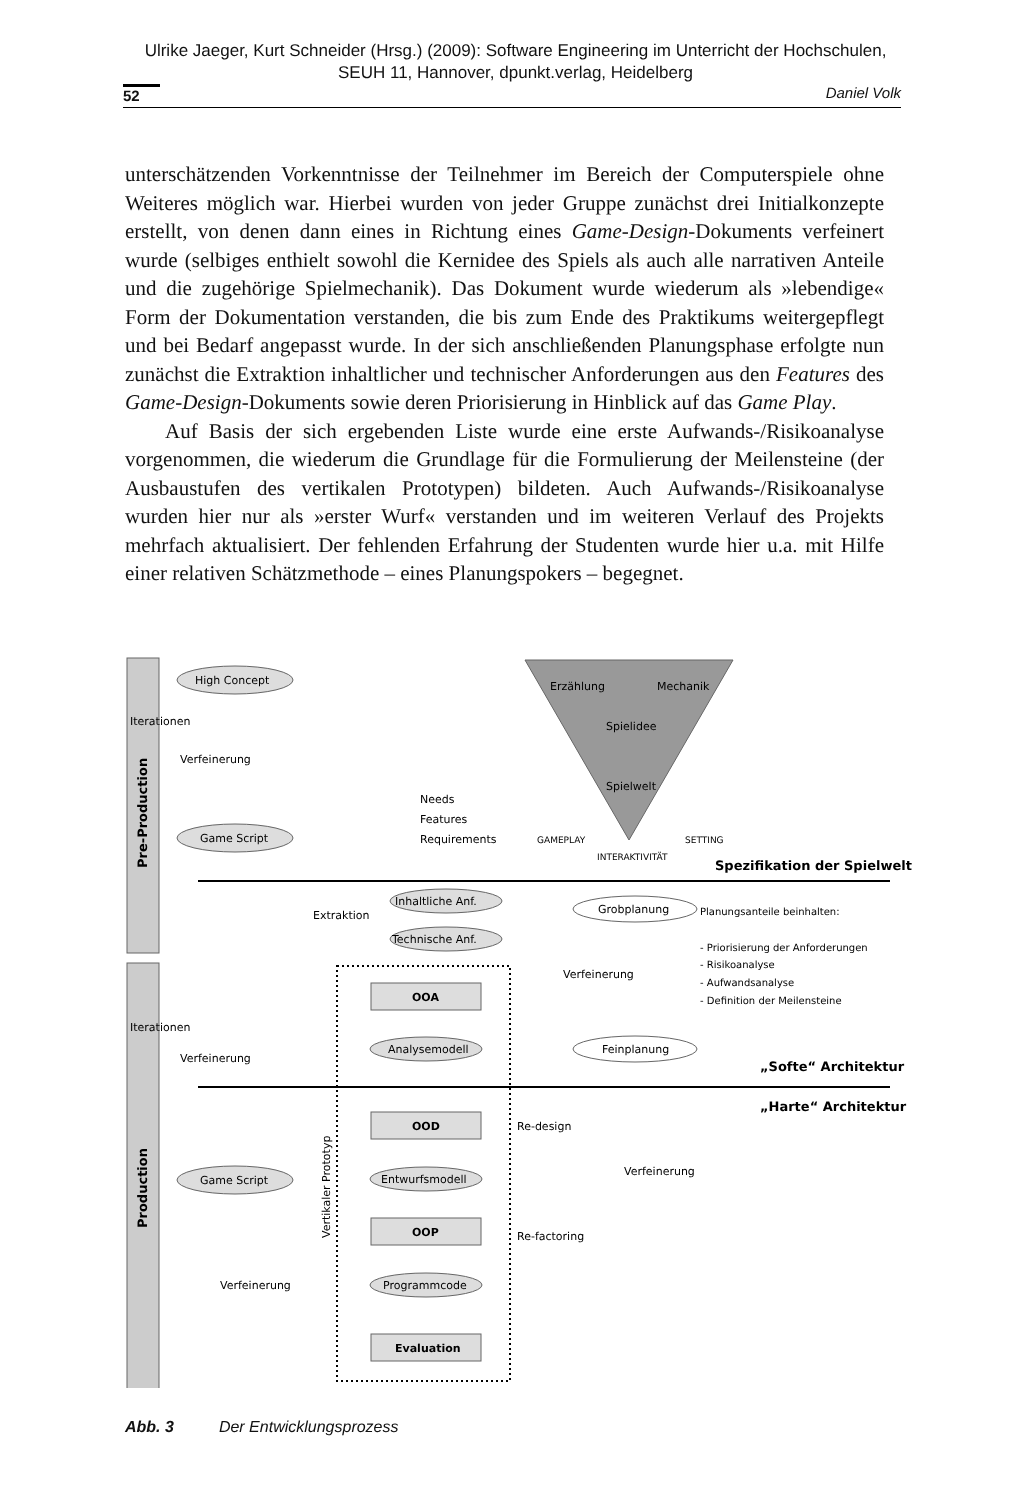Ulrike Jaeger, Kurt Schneider (Hrsg.) (2009): Software Engineering im Unterricht der Hochschulen,
SEUH 11, Hannover, dpunkt.verlag, Heidelberg
52 Daniel Volk
unterschätzenden Vorkenntnisse der Teilnehmer im Bereich der Computerspiele ohne Weiteres möglich war. Hierbei wurden von jeder Gruppe zunächst drei Initialkonzepte erstellt, von denen dann eines in Richtung eines Game-Design-Dokuments verfeinert wurde (selbiges enthielt sowohl die Kernidee des Spiels als auch alle narrativen Anteile und die zugehörige Spielmechanik). Das Dokument wurde wiederum als »lebendige« Form der Dokumentation verstanden, die bis zum Ende des Praktikums weitergepflegt und bei Bedarf angepasst wurde. In der sich anschließenden Planungsphase erfolgte nun zunächst die Extraktion inhaltlicher und technischer Anforderungen aus den Features des Game-Design-Dokuments sowie deren Priorisierung in Hinblick auf das Game Play.
Auf Basis der sich ergebenden Liste wurde eine erste Aufwands-/Risikoanalyse vorgenommen, die wiederum die Grundlage für die Formulierung der Meilensteine (der Ausbaustufen des vertikalen Prototypen) bildeten. Auch Aufwands-/Risikoanalyse wurden hier nur als »erster Wurf« verstanden und im weiteren Verlauf des Projekts mehrfach aktualisiert. Der fehlenden Erfahrung der Studenten wurde hier u.a. mit Hilfe einer relativen Schätzmethode – eines Planungspokers – begegnet.
Pre-Production
Production
Iterationen
Iterationen
High Concept
Verfeinerung
Game Script
Game Script
Needs
Features
Requirements
Erzählung
Mechanik
Spielidee
Spielwelt
GAMEPLAY
SETTING
INTERAKTIVITÄT
Spezifikation der Spielwelt
Extraktion
Inhaltliche Anf.
Technische Anf.
Grobplanung
Planungsanteile beinhalten:
- Priorisierung der Anforderungen
- Risikoanalyse
- Aufwandsanalyse
- Definition der Meilensteine
Verfeinerung
OOA
Analysemodell
Feinplanung
Verfeinerung
„Softe“ Architektur
„Harte“ Architektur
OOD
Re-design
Entwurfsmodell
Verfeinerung
Vertikaler Prototyp
OOP
Re-factoring
Programmcode
Verfeinerung
Evaluation
Abb. 3 Der Entwicklungsprozess